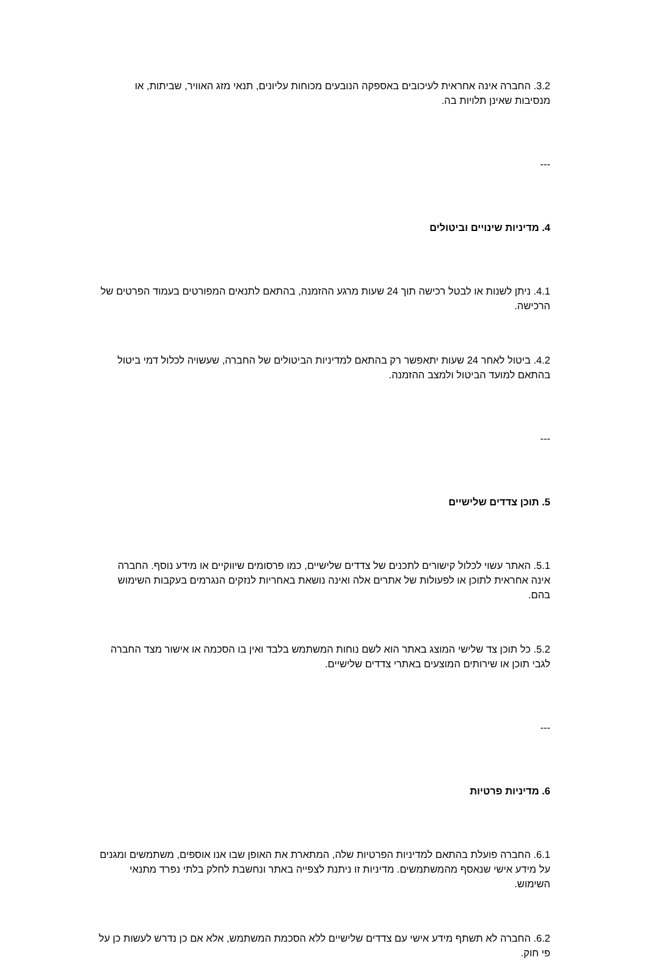3.2. החברה אינה אחראית לעיכובים באספקה הנובעים מכוחות עליונים, תנאי מזג האוויר, שביתות, או מנסיבות שאינן תלויות בה.
---
4. מדיניות שינויים וביטולים
4.1. ניתן לשנות או לבטל רכישה תוך 24 שעות מרגע ההזמנה, בהתאם לתנאים המפורטים בעמוד הפרטים של הרכישה.
4.2. ביטול לאחר 24 שעות יתאפשר רק בהתאם למדיניות הביטולים של החברה, שעשויה לכלול דמי ביטול בהתאם למועד הביטול ולמצב ההזמנה.
---
5. תוכן צדדים שלישיים
5.1. האתר עשוי לכלול קישורים לתכנים של צדדים שלישיים, כמו פרסומים שיווקיים או מידע נוסף. החברה אינה אחראית לתוכן או לפעולות של אתרים אלה ואינה נושאת באחריות לנזקים הנגרמים בעקבות השימוש בהם.
5.2. כל תוכן צד שלישי המוצג באתר הוא לשם נוחות המשתמש בלבד ואין בו הסכמה או אישור מצד החברה לגבי תוכן או שירותים המוצעים באתרי צדדים שלישיים.
---
6. מדיניות פרטיות
6.1. החברה פועלת בהתאם למדיניות הפרטיות שלה, המתארת את האופן שבו אנו אוספים, משתמשים ומגנים על מידע אישי שנאסף מהמשתמשים. מדיניות זו ניתנת לצפייה באתר ונחשבת לחלק בלתי נפרד מתנאי השימוש.
6.2. החברה לא תשתף מידע אישי עם צדדים שלישיים ללא הסכמת המשתמש, אלא אם כן נדרש לעשות כן על פי חוק.